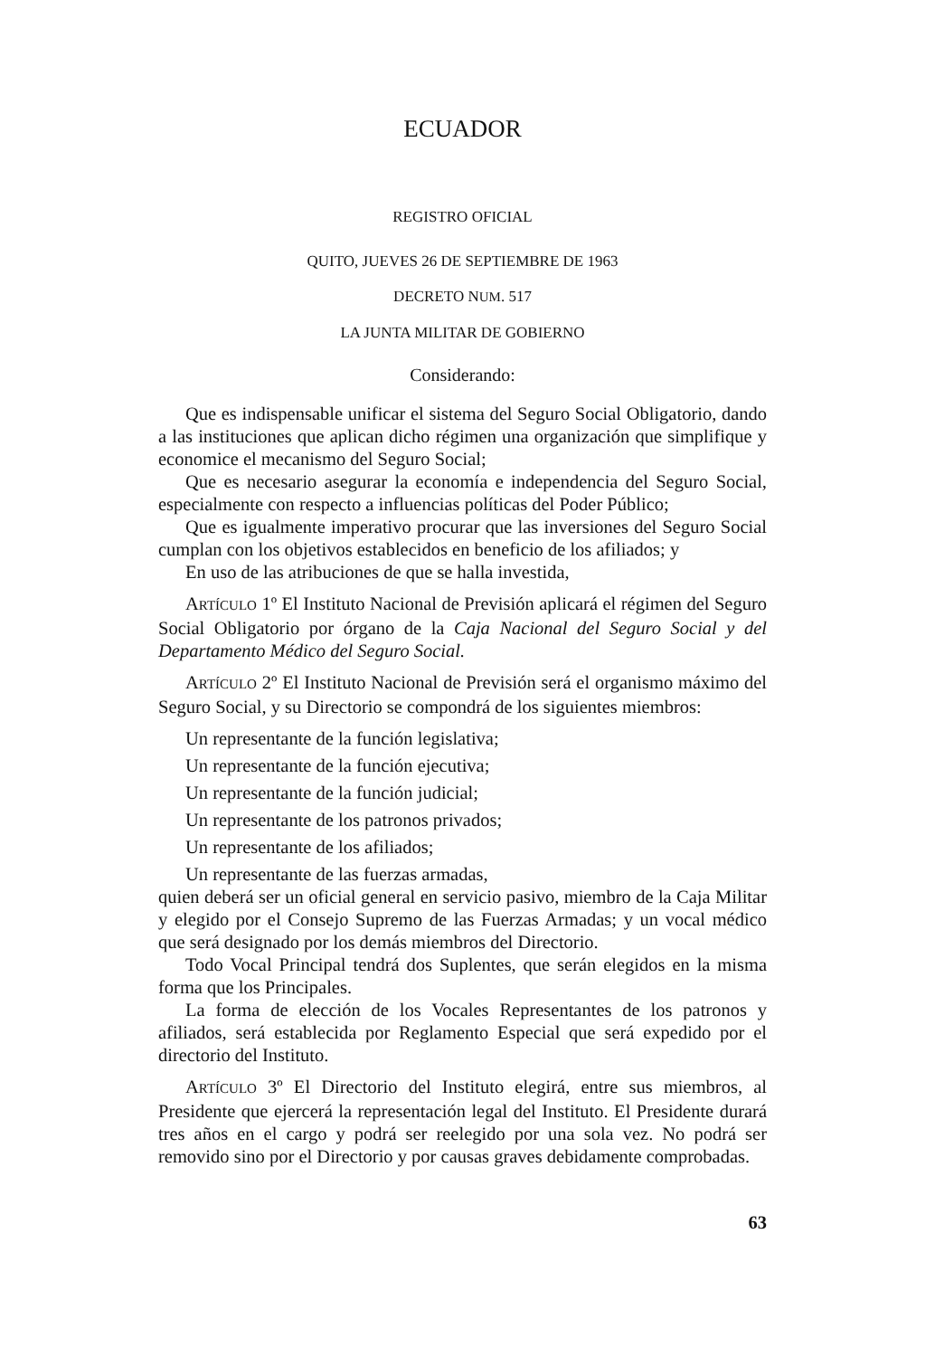ECUADOR
REGISTRO OFICIAL
QUITO, JUEVES 26 DE SEPTIEMBRE DE 1963
DECRETO NUM. 517
LA JUNTA MILITAR DE GOBIERNO
Considerando:
Que es indispensable unificar el sistema del Seguro Social Obligatorio, dando a las instituciones que aplican dicho régimen una organización que simplifique y economice el mecanismo del Seguro Social;
Que es necesario asegurar la economía e independencia del Seguro Social, especialmente con respecto a influencias políticas del Poder Público;
Que es igualmente imperativo procurar que las inversiones del Seguro Social cumplan con los objetivos establecidos en beneficio de los afiliados; y
En uso de las atribuciones de que se halla investida,
ARTÍCULO 1º El Instituto Nacional de Previsión aplicará el régimen del Seguro Social Obligatorio por órgano de la Caja Nacional del Seguro Social y del Departamento Médico del Seguro Social.
ARTÍCULO 2º El Instituto Nacional de Previsión será el organismo máximo del Seguro Social, y su Directorio se compondrá de los siguientes miembros:
Un representante de la función legislativa;
Un representante de la función ejecutiva;
Un representante de la función judicial;
Un representante de los patronos privados;
Un representante de los afiliados;
Un representante de las fuerzas armadas,
quien deberá ser un oficial general en servicio pasivo, miembro de la Caja Militar y elegido por el Consejo Supremo de las Fuerzas Armadas; y un vocal médico que será designado por los demás miembros del Directorio.
Todo Vocal Principal tendrá dos Suplentes, que serán elegidos en la misma forma que los Principales.
La forma de elección de los Vocales Representantes de los patronos y afiliados, será establecida por Reglamento Especial que será expedido por el directorio del Instituto.
ARTÍCULO 3º El Directorio del Instituto elegirá, entre sus miembros, al Presidente que ejercerá la representación legal del Instituto. El Presidente durará tres años en el cargo y podrá ser reelegido por una sola vez. No podrá ser removido sino por el Directorio y por causas graves debidamente comprobadas.
63